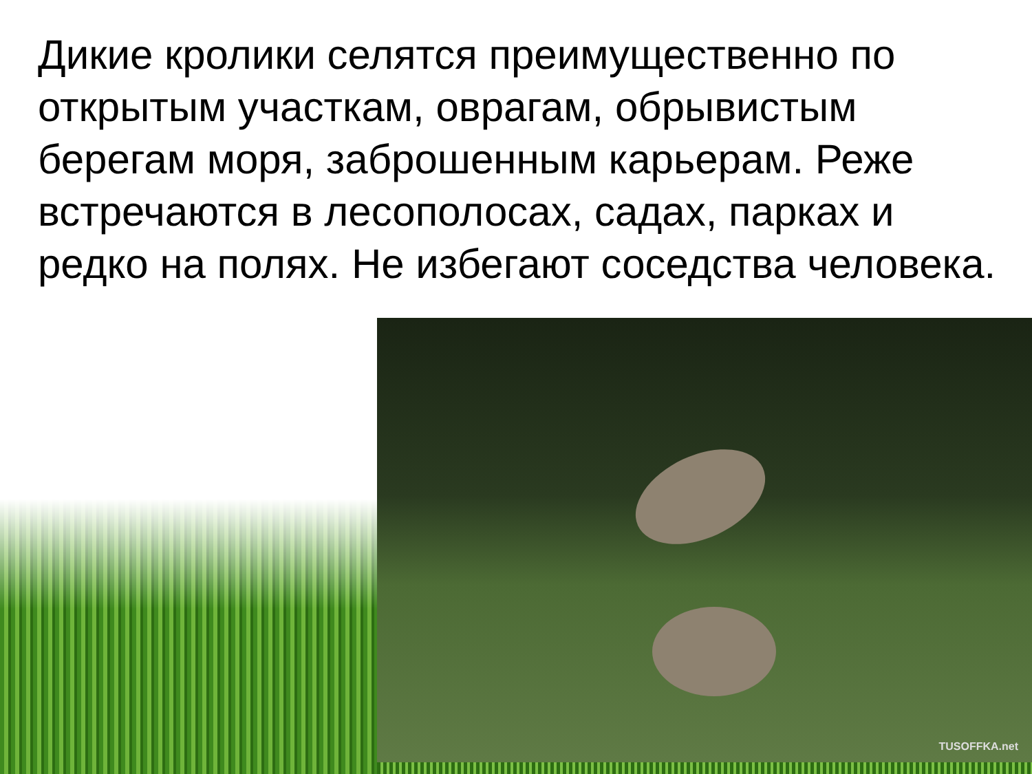Дикие кролики селятся преимущественно по открытым участкам, оврагам, обрывистым берегам моря, заброшенным карьерам. Реже встречаются в лесополосах, садах, парках и редко на полях. Не избегают соседства человека.
TUSOFFKA.net